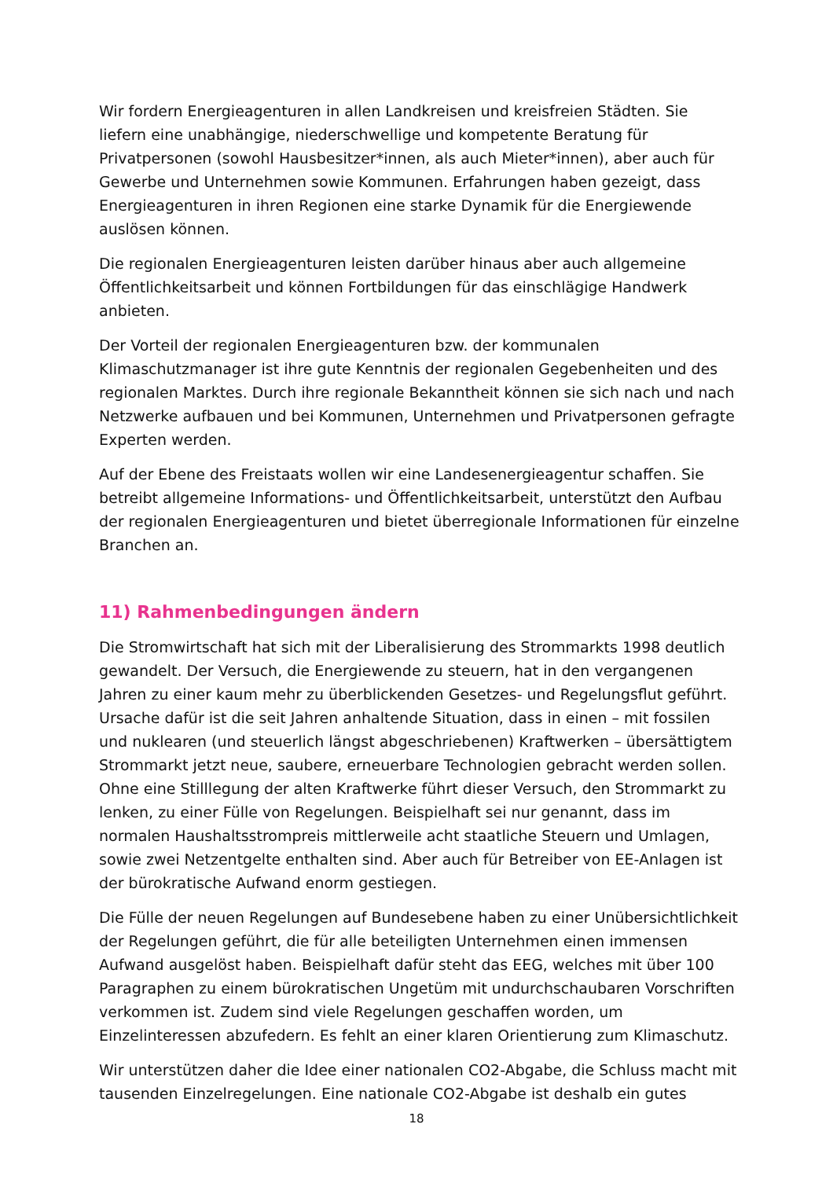Wir fordern Energieagenturen in allen Landkreisen und kreisfreien Städten. Sie liefern eine unabhängige, niederschwellige und kompetente Beratung für Privatpersonen (sowohl Hausbesitzer*innen, als auch Mieter*innen), aber auch für Gewerbe und Unternehmen sowie Kommunen. Erfahrungen haben gezeigt, dass Energieagenturen in ihren Regionen eine starke Dynamik für die Energiewende auslösen können.
Die regionalen Energieagenturen leisten darüber hinaus aber auch allgemeine Öffentlichkeitsarbeit und können Fortbildungen für das einschlägige Handwerk anbieten.
Der Vorteil der regionalen Energieagenturen bzw. der kommunalen Klimaschutzmanager ist ihre gute Kenntnis der regionalen Gegebenheiten und des regionalen Marktes. Durch ihre regionale Bekanntheit können sie sich nach und nach Netzwerke aufbauen und bei Kommunen, Unternehmen und Privatpersonen gefragte Experten werden.
Auf der Ebene des Freistaats wollen wir eine Landesenergieagentur schaffen. Sie betreibt allgemeine Informations- und Öffentlichkeitsarbeit, unterstützt den Aufbau der regionalen Energieagenturen und bietet überregionale Informationen für einzelne Branchen an.
11) Rahmenbedingungen ändern
Die Stromwirtschaft hat sich mit der Liberalisierung des Strommarkts 1998 deutlich gewandelt. Der Versuch, die Energiewende zu steuern, hat in den vergangenen Jahren zu einer kaum mehr zu überblickenden Gesetzes- und Regelungsflut geführt. Ursache dafür ist die seit Jahren anhaltende Situation, dass in einen – mit fossilen und nuklearen (und steuerlich längst abgeschriebenen) Kraftwerken – übersättigtem Strommarkt jetzt neue, saubere, erneuerbare Technologien gebracht werden sollen. Ohne eine Stilllegung der alten Kraftwerke führt dieser Versuch, den Strommarkt zu lenken, zu einer Fülle von Regelungen. Beispielhaft sei nur genannt, dass im normalen Haushaltsstrompreis mittlerweile acht staatliche Steuern und Umlagen, sowie zwei Netzentgelte enthalten sind. Aber auch für Betreiber von EE-Anlagen ist der bürokratische Aufwand enorm gestiegen.
Die Fülle der neuen Regelungen auf Bundesebene haben zu einer Unübersichtlichkeit der Regelungen geführt, die für alle beteiligten Unternehmen einen immensen Aufwand ausgelöst haben. Beispielhaft dafür steht das EEG, welches mit über 100 Paragraphen zu einem bürokratischen Ungetüm mit undurchschaubaren Vorschriften verkommen ist. Zudem sind viele Regelungen geschaffen worden, um Einzelinteressen abzufedern. Es fehlt an einer klaren Orientierung zum Klimaschutz.
Wir unterstützen daher die Idee einer nationalen CO2-Abgabe, die Schluss macht mit tausenden Einzelregelungen. Eine nationale CO2-Abgabe ist deshalb ein gutes
18